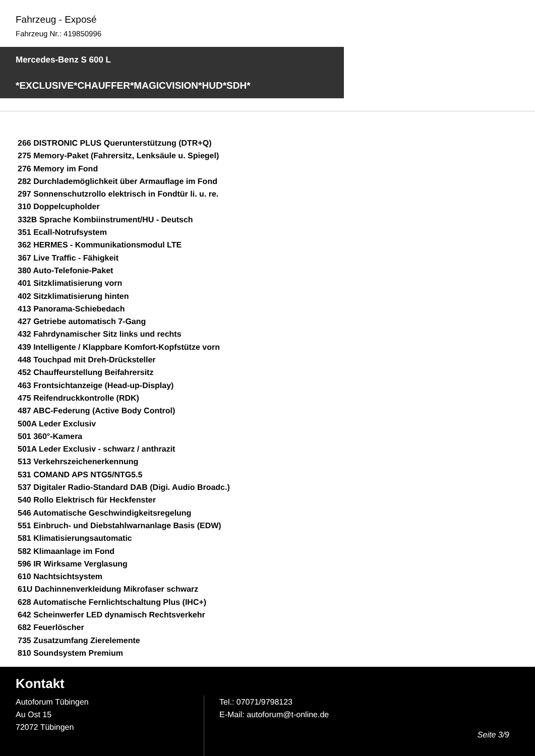Fahrzeug - Exposé
Fahrzeug Nr.: 419850996
Mercedes-Benz S 600 L
*EXCLUSIVE*CHAUFFER*MAGICVISION*HUD*SDH*
266 DISTRONIC PLUS Querunterstützung (DTR+Q)
275 Memory-Paket (Fahrersitz, Lenksäule u. Spiegel)
276 Memory im Fond
282 Durchlademöglichkeit über Armauflage im Fond
297 Sonnenschutzrollo elektrisch in Fondtür li. u. re.
310 Doppelcupholder
332B Sprache Kombiinstrument/HU - Deutsch
351 Ecall-Notrufsystem
362 HERMES - Kommunikationsmodul LTE
367 Live Traffic - Fähigkeit
380 Auto-Telefonie-Paket
401 Sitzklimatisierung vorn
402 Sitzklimatisierung hinten
413 Panorama-Schiebedach
427 Getriebe automatisch 7-Gang
432 Fahrdynamischer Sitz links und rechts
439 Intelligente / Klappbare Komfort-Kopfstütze vorn
448 Touchpad mit Dreh-Drücksteller
452 Chauffeurstellung Beifahrersitz
463 Frontsichtanzeige (Head-up-Display)
475 Reifendruckkontrolle (RDK)
487 ABC-Federung (Active Body Control)
500A Leder Exclusiv
501 360°-Kamera
501A Leder Exclusiv - schwarz / anthrazit
513 Verkehrszeichenerkennung
531 COMAND APS NTG5/NTG5.5
537 Digitaler Radio-Standard DAB (Digi. Audio Broadc.)
540 Rollo Elektrisch für Heckfenster
546 Automatische Geschwindigkeitsregelung
551 Einbruch- und Diebstahlwarnanlage Basis (EDW)
581 Klimatisierungsautomatic
582 Klimaanlage im Fond
596 IR Wirksame Verglasung
610 Nachtsichtsystem
61U Dachinnenverkleidung Mikrofaser schwarz
628 Automatische Fernlichtschaltung Plus (IHC+)
642 Scheinwerfer LED dynamisch Rechtsverkehr
682 Feuerlöscher
735 Zusatzumfang Zierelemente
810 Soundsystem Premium
Kontakt
Autoforum Tübingen
Au Ost 15
72072 Tübingen
Tel.: 07071/9798123
E-Mail: autoforum@t-online.de
Seite 3/9